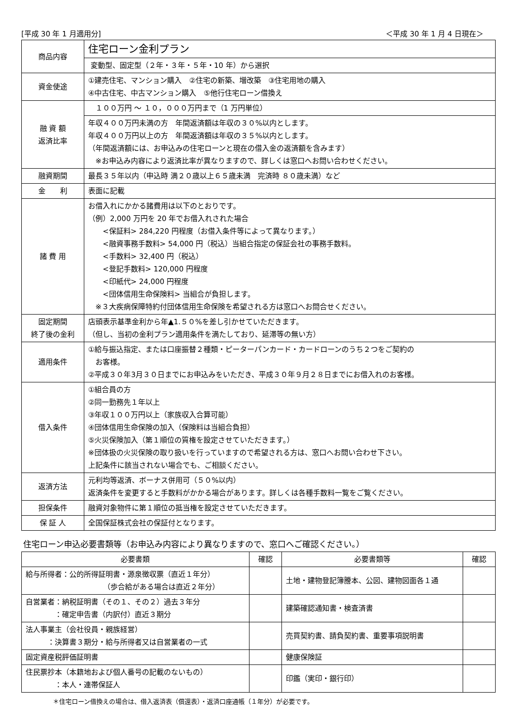[平成 30 年 1 月適用分] ＜平成 30 年 1 月 4 日現在＞
| 商品内容 | 住宅ローン金利プラン |
| | 変動型、固定型（２年・３年・５年・10 年）から選択 |
| 資金使途 | ①建売住宅、マンション購入 ②住宅の新築、増改築 ③住宅用地の購入 ④中古住宅、中古マンション購入 ⑤他行住宅ローン借換え |
| 融 資 額 返済比率 | １００万円 ～ １０，０００万円まで（1 万円単位） |
| | 年収４００万円未満の方 年間返済額は年収の３０%以内とします。 年収４００万円以上の方 年間返済額は年収の３５%以内とします。 （年間返済額には、お申込みの住宅ローンと現在の借入金の返済額を含みます） ※お申込み内容により返済比率が異なりますので、詳しくは窓口へお問い合わせください。 |
| 融資期間 | 最長３５年以内（申込時 満２０歳以上６５歳未満 完済時 ８０歳未満）など |
| 金 利 | 表面に記載 |
| 諸 費 用 | お借入れにかかる諸費用は以下のとおりです。 （例）2,000 万円を 20 年でお借入れされた場合 <保証料> 284,220 円程度（お借入条件等によって異なります。） <融資事務手数料> 54,000 円（税込）当組合指定の保証会社の事務手数料。 <手数料> 32,400 円（税込） <登記手数料> 120,000 円程度 <印紙代> 24,000 円程度 <団体信用生命保険料> 当組合が負担します。 ※３大疾病保障特約付団体信用生命保険を希望される方は窓口へお問合せください。 |
| 固定期間 終了後の金利 | 店頭表示基準金利から年▲1.５０%を差し引かせていただきます。 （但し、当初の金利プラン適用条件を満たしており、延滞等の無い方） |
| 適用条件 | ①給与振込指定、または口座振替２種類・ピーターパンカード・カードローンのうち２つをご契約の お客様。 ②平成３０年3月３０日までにお申込みをいただき、平成３０年９月２８日までにお借入れのお客様。 |
| 借入条件 | ①組合員の方 ②同一勤務先１年以上 ③年収１００万円以上（家族収入合算可能） ④団体信用生命保険の加入（保険料は当組合負担） ⑤火災保険加入（第１順位の質権を設定させていただきます。） ※団体扱の火災保険の取り扱いを行っていますので希望される方は、窓口へお問い合わせ下さい。 上記条件に該当されない場合でも、ご相談ください。 |
| 返済方法 | 元利均等返済、ボーナス併用可（５０%以内） 返済条件を変更すると手数料がかかる場合があります。詳しくは各種手数料一覧をご覧ください。 |
| 担保条件 | 融資対象物件に第１順位の抵当権を設定させていただきます。 |
| 保 証 人 | 全国保証株式会社の保証付となります。 |
住宅ローン申込必要書類等（お申込み内容により異なりますので、窓口へご確認ください。）
| 必要書類 | 確認 | 必要書類等 | 確認 |
| --- | --- | --- | --- |
| 給与所得者：公的所得証明書・源泉徴収票（直近１年分） （歩合給がある場合は直近２年分） | | 土地・建物登記簿謄本、公図、建物図面各１通 | |
| 自営業者：納税証明書（その１、その２）過去３年分 ：確定申告書（内訳付）直近３期分 | | 建築確認通知書・検査済書 | |
| 法人事業主（会社役員・親族経営） ：決算書３期分・給与所得者又は自営業者の一式 | | 売買契約書、請負契約書、重要事項説明書 | |
| 固定資産税評価証明書 | | 健康保険証 | |
| 住民票抄本（本籍地および個人番号の記載のないもの） ：本人・連帯保証人 | | 印鑑（実印・銀行印） | |
＊住宅ローン借換えの場合は、借入返済表（償還表）・返済口座通帳（１年分）が必要です。